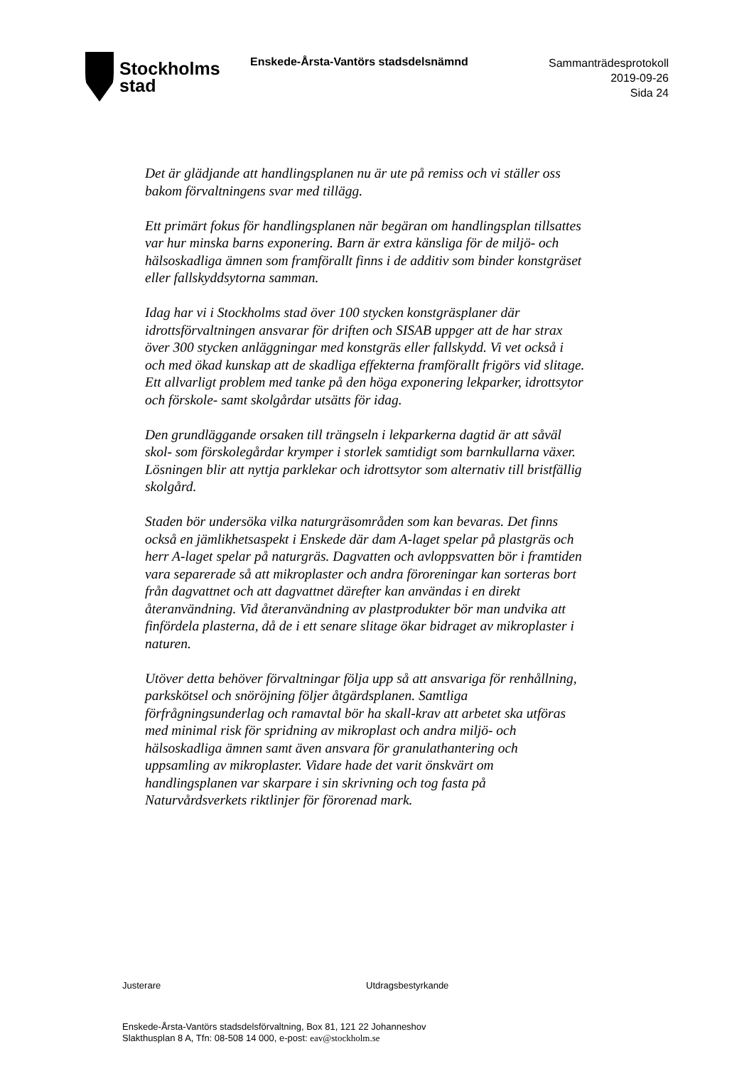Stockholms
stad
Enskede-Årsta-Vantörs stadsdelsnämnd
Sammanträdesprotokoll
2019-09-26
Sida 24
Det är glädjande att handlingsplanen nu är ute på remiss och vi ställer oss bakom förvaltningens svar med tillägg.
Ett primärt fokus för handlingsplanen när begäran om handlingsplan tillsattes var hur minska barns exponering. Barn är extra känsliga för de miljö- och hälsoskadliga ämnen som framförallt finns i de additiv som binder konstgräset eller fallskyddsytorna samman.
Idag har vi i Stockholms stad över 100 stycken konstgräsplaner där idrottsförvaltningen ansvarar för driften och SISAB uppger att de har strax över 300 stycken anläggningar med konstgräs eller fallskydd. Vi vet också i och med ökad kunskap att de skadliga effekterna framförallt frigörs vid slitage. Ett allvarligt problem med tanke på den höga exponering lekparker, idrottsytor och förskole- samt skolgårdar utsätts för idag.
Den grundläggande orsaken till trängseln i lekparkerna dagtid är att såväl skol- som förskolegårdar krymper i storlek samtidigt som barnkullarna växer. Lösningen blir att nyttja parklekar och idrottsytor som alternativ till bristfällig skolgård.
Staden bör undersöka vilka naturgräsområden som kan bevaras. Det finns också en jämlikhetsaspekt i Enskede där dam A-laget spelar på plastgräs och herr A-laget spelar på naturgräs. Dagvatten och avloppsvatten bör i framtiden vara separerade så att mikroplaster och andra föroreningar kan sorteras bort från dagvattnet och att dagvattnet därefter kan användas i en direkt återanvändning. Vid återanvändning av plastprodukter bör man undvika att finfördela plasterna, då de i ett senare slitage ökar bidraget av mikroplaster i naturen.
Utöver detta behöver förvaltningar följa upp så att ansvariga för renhållning, parkskötsel och snöröjning följer åtgärdsplanen. Samtliga förfrågningsunderlag och ramavtal bör ha skall-krav att arbetet ska utföras med minimal risk för spridning av mikroplast och andra miljö- och hälsoskadliga ämnen samt även ansvara för granulathantering och uppsamling av mikroplaster. Vidare hade det varit önskvärt om handlingsplanen var skarpare i sin skrivning och tog fasta på Naturvårdsverkets riktlinjer för förorenad mark.
Justerare Utdragsbestyrkande
Enskede-Årsta-Vantörs stadsdelsförvaltning, Box 81, 121 22 Johanneshov
Slakthusplan 8 A, Tfn: 08-508 14 000, e-post: eav@stockholm.se